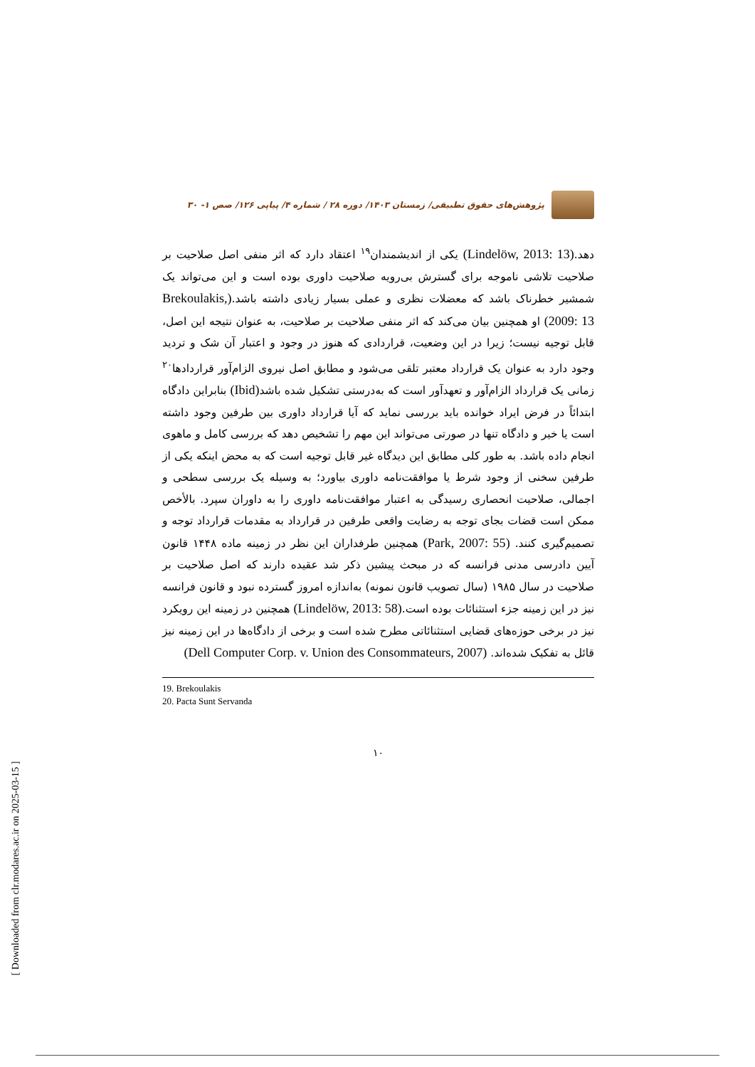[ Downloaded from clr.modares.ac.ir on 2025-03-15 ]
پژوهش‌های حقوق تطبیقی/ زمستان ۱۴۰۳/ دوره ۲۸ / شماره ۴/ پیاپی ۱۲۶/ صص ۱- ۳۰
دهد.(Lindelöw, 2013: 13) یکی از اندیشمندان<sup>۱۹</sup> اعتقاد دارد که اثر منفی اصل صلاحیت بر صلاحیت تلاشی ناموجه برای گسترش بی‌رویه صلاحیت داوری بوده است و این می‌تواند یک شمشیر خطرناک باشد که معضلات نظری و عملی بسیار زیادی داشته باشد.(Brekoulakis, 2009: 13) او همچنین بیان می‌کند که اثر منفی صلاحیت بر صلاحیت، به عنوان نتیجه این اصل، قابل توجیه نیست؛ زیرا در این وضعیت، قراردادی که هنوز در وجود و اعتبار آن شک و تردید وجود دارد به عنوان یک قرارداد معتبر تلقی می‌شود و مطابق اصل نیروی الزام‌آور قراردادها<sup>۲۰</sup> زمانی یک قرارداد الزام‌آور و تعهدآور است که به‌درستی تشکیل شده باشد(Ibid) بنابراین دادگاه ابتدائاً در فرض ایراد خوانده باید بررسی نماید که آیا قرارداد داوری بین طرفین وجود داشته است یا خیر و دادگاه تنها در صورتی می‌تواند این مهم را تشخیص دهد که بررسی کامل و ماهوی انجام داده باشد. به طور کلی مطابق این دیدگاه غیر قابل توجیه است که به محض اینکه یکی از طرفین سخنی از وجود شرط یا موافقت‌نامه داوری بیاورد؛ به وسیله یک بررسی سطحی و اجمالی، صلاحیت انحصاری رسیدگی به اعتبار موافقت‌نامه داوری را به داوران سپرد. بالأخص ممکن است قضات بجای توجه به رضایت واقعی طرفین در قرارداد به مقدمات قرارداد توجه و تصمیم‌گیری کنند. (Park, 2007: 55) همچنین طرفداران این نظر در زمینه ماده ۱۴۴۸ قانون آیین دادرسی مدنی فرانسه که در مبحث پیشین ذکر شد عقیده دارند که اصل صلاحیت بر صلاحیت در سال ۱۹۸۵ (سال تصویب قانون نمونه) به‌اندازه امروز گسترده نبود و قانون فرانسه نیز در این زمینه جزء استثنائات بوده است.(Lindelöw, 2013: 58) همچنین در زمینه این رویکرد نیز در برخی حوزه‌های قضایی استثنائاتی مطرح شده است و برخی از دادگاه‌ها در این زمینه نیز قائل به تفکیک شده‌اند. (Dell Computer Corp. v. Union des Consommateurs, 2007)
19. Brekoulakis
20. Pacta Sunt Servanda
۱۰